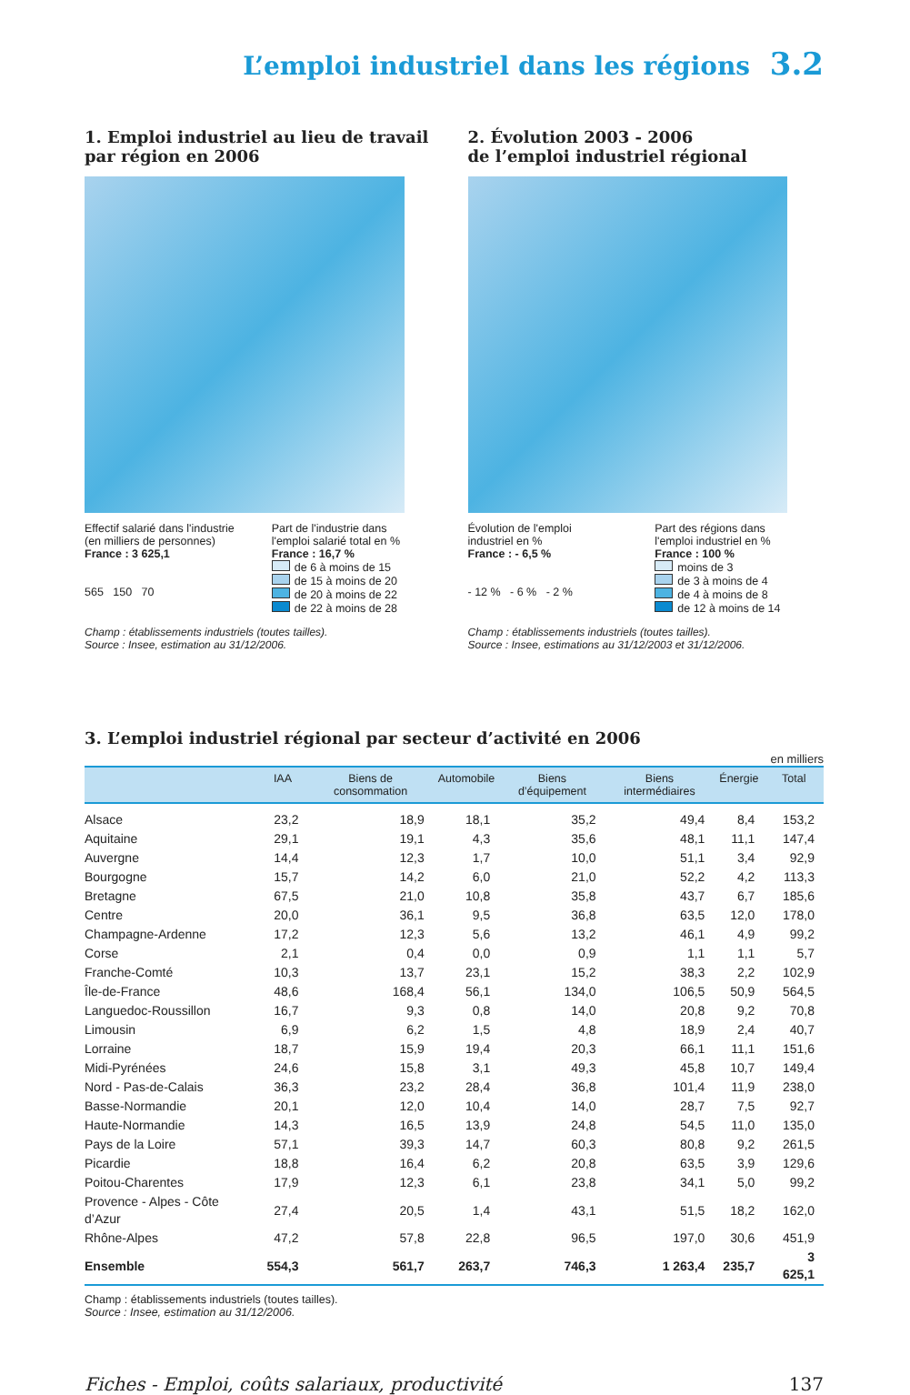L’emploi industriel dans les régions 3.2
1. Emploi industriel au lieu de travail
par région en 2006
Effectif salarié dans l'industrie
(en milliers de personnes)
France : 3 625,1
565 150 70
Part de l'industrie dans
l'emploi salarié total en %
France : 16,7 %
de 6 à moins de 15
de 15 à moins de 20
de 20 à moins de 22
de 22 à moins de 28
Champ : établissements industriels (toutes tailles).
Source : Insee, estimation au 31/12/2006.
2. Évolution 2003 - 2006
de l’emploi industriel régional
Évolution de l'emploi
industriel en %
France : - 6,5 %
- 12 % - 6 % - 2 %
Part des régions dans
l'emploi industriel en %
France : 100 %
moins de 3
de 3 à moins de 4
de 4 à moins de 8
de 12 à moins de 14
Champ : établissements industriels (toutes tailles).
Source : Insee, estimations au 31/12/2003 et 31/12/2006.
3. L’emploi industriel régional par secteur d’activité en 2006
en milliers
| | IAA | Biens de consommation | Automobile | Biens d’équipement | Biens intermédiaires | Énergie | Total |
| --- | --- | --- | --- | --- | --- | --- | --- |
| Alsace | 23,2 | 18,9 | 18,1 | 35,2 | 49,4 | 8,4 | 153,2 |
| Aquitaine | 29,1 | 19,1 | 4,3 | 35,6 | 48,1 | 11,1 | 147,4 |
| Auvergne | 14,4 | 12,3 | 1,7 | 10,0 | 51,1 | 3,4 | 92,9 |
| Bourgogne | 15,7 | 14,2 | 6,0 | 21,0 | 52,2 | 4,2 | 113,3 |
| Bretagne | 67,5 | 21,0 | 10,8 | 35,8 | 43,7 | 6,7 | 185,6 |
| Centre | 20,0 | 36,1 | 9,5 | 36,8 | 63,5 | 12,0 | 178,0 |
| Champagne-Ardenne | 17,2 | 12,3 | 5,6 | 13,2 | 46,1 | 4,9 | 99,2 |
| Corse | 2,1 | 0,4 | 0,0 | 0,9 | 1,1 | 1,1 | 5,7 |
| Franche-Comté | 10,3 | 13,7 | 23,1 | 15,2 | 38,3 | 2,2 | 102,9 |
| Île-de-France | 48,6 | 168,4 | 56,1 | 134,0 | 106,5 | 50,9 | 564,5 |
| Languedoc-Roussillon | 16,7 | 9,3 | 0,8 | 14,0 | 20,8 | 9,2 | 70,8 |
| Limousin | 6,9 | 6,2 | 1,5 | 4,8 | 18,9 | 2,4 | 40,7 |
| Lorraine | 18,7 | 15,9 | 19,4 | 20,3 | 66,1 | 11,1 | 151,6 |
| Midi-Pyrénées | 24,6 | 15,8 | 3,1 | 49,3 | 45,8 | 10,7 | 149,4 |
| Nord - Pas-de-Calais | 36,3 | 23,2 | 28,4 | 36,8 | 101,4 | 11,9 | 238,0 |
| Basse-Normandie | 20,1 | 12,0 | 10,4 | 14,0 | 28,7 | 7,5 | 92,7 |
| Haute-Normandie | 14,3 | 16,5 | 13,9 | 24,8 | 54,5 | 11,0 | 135,0 |
| Pays de la Loire | 57,1 | 39,3 | 14,7 | 60,3 | 80,8 | 9,2 | 261,5 |
| Picardie | 18,8 | 16,4 | 6,2 | 20,8 | 63,5 | 3,9 | 129,6 |
| Poitou-Charentes | 17,9 | 12,3 | 6,1 | 23,8 | 34,1 | 5,0 | 99,2 |
| Provence - Alpes - Côte d’Azur | 27,4 | 20,5 | 1,4 | 43,1 | 51,5 | 18,2 | 162,0 |
| Rhône-Alpes | 47,2 | 57,8 | 22,8 | 96,5 | 197,0 | 30,6 | 451,9 |
| Ensemble | 554,3 | 561,7 | 263,7 | 746,3 | 1 263,4 | 235,7 | 3 625,1 |
Champ : établissements industriels (toutes tailles).
Source : Insee, estimation au 31/12/2006.
Fiches - Emploi, coûts salariaux, productivité 137